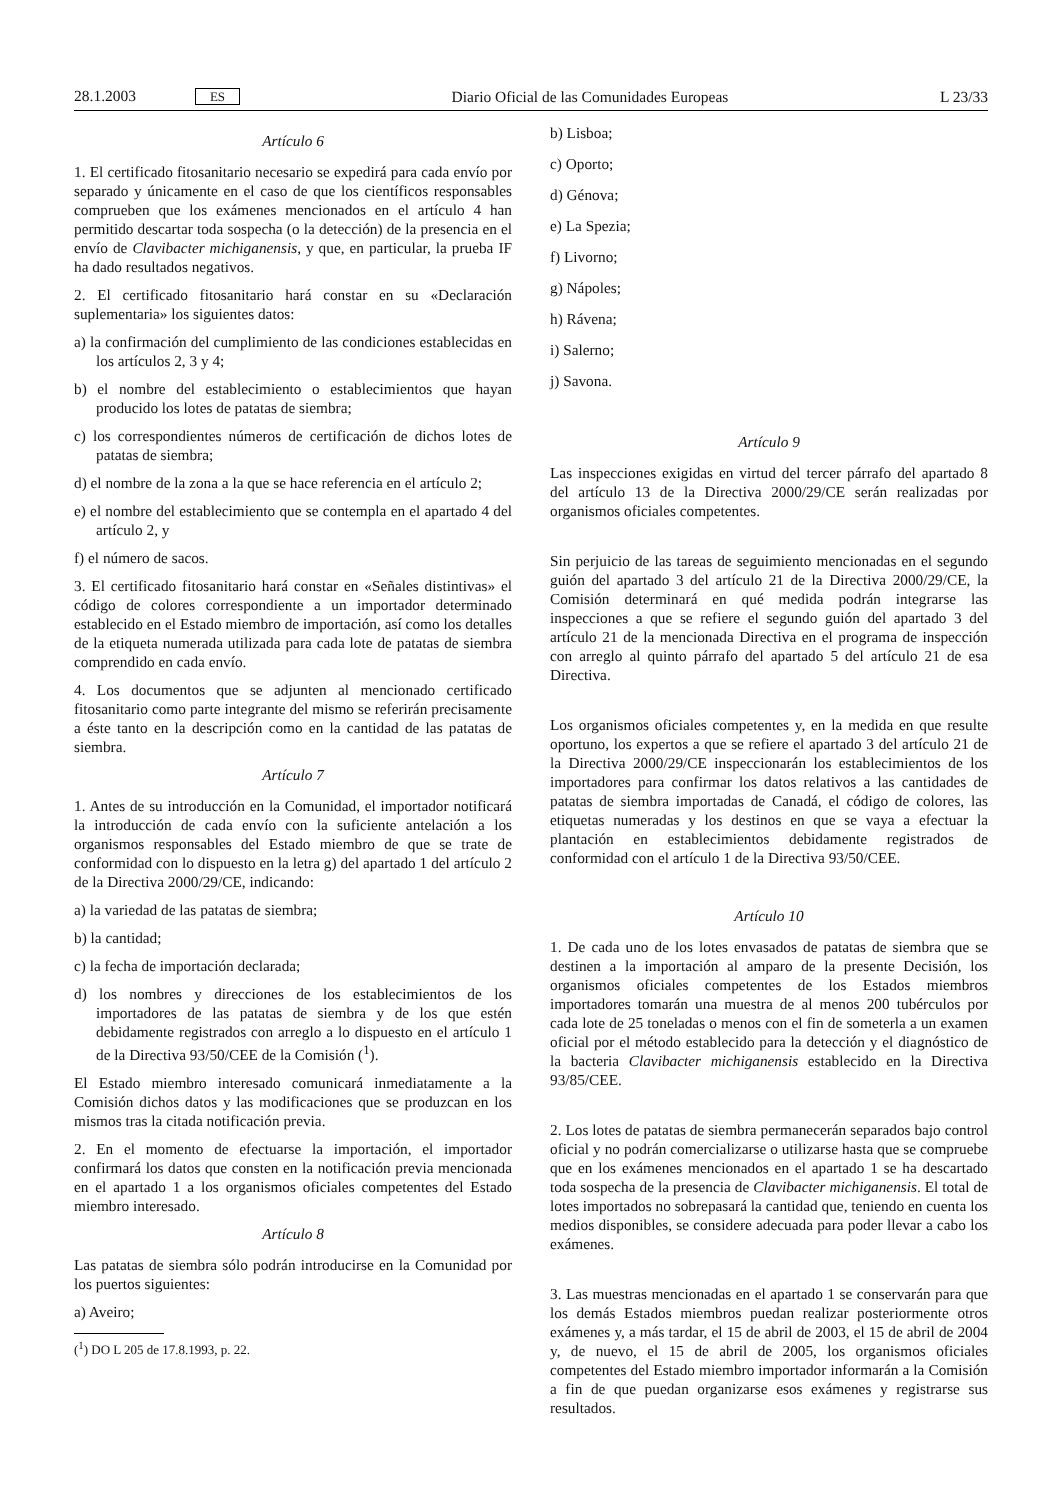28.1.2003 ES Diario Oficial de las Comunidades Europeas L 23/33
Artículo 6
1. El certificado fitosanitario necesario se expedirá para cada envío por separado y únicamente en el caso de que los científicos responsables comprueben que los exámenes mencionados en el artículo 4 han permitido descartar toda sospecha (o la detección) de la presencia en el envío de Clavibacter michiganensis, y que, en particular, la prueba IF ha dado resultados negativos.
2. El certificado fitosanitario hará constar en su «Declaración suplementaria» los siguientes datos:
a) la confirmación del cumplimiento de las condiciones establecidas en los artículos 2, 3 y 4;
b) el nombre del establecimiento o establecimientos que hayan producido los lotes de patatas de siembra;
c) los correspondientes números de certificación de dichos lotes de patatas de siembra;
d) el nombre de la zona a la que se hace referencia en el artículo 2;
e) el nombre del establecimiento que se contempla en el apartado 4 del artículo 2, y
f) el número de sacos.
3. El certificado fitosanitario hará constar en «Señales distintivas» el código de colores correspondiente a un importador determinado establecido en el Estado miembro de importación, así como los detalles de la etiqueta numerada utilizada para cada lote de patatas de siembra comprendido en cada envío.
4. Los documentos que se adjunten al mencionado certificado fitosanitario como parte integrante del mismo se referirán precisamente a éste tanto en la descripción como en la cantidad de las patatas de siembra.
Artículo 7
1. Antes de su introducción en la Comunidad, el importador notificará la introducción de cada envío con la suficiente antelación a los organismos responsables del Estado miembro de que se trate de conformidad con lo dispuesto en la letra g) del apartado 1 del artículo 2 de la Directiva 2000/29/CE, indicando:
a) la variedad de las patatas de siembra;
b) la cantidad;
c) la fecha de importación declarada;
d) los nombres y direcciones de los establecimientos de los importadores de las patatas de siembra y de los que estén debidamente registrados con arreglo a lo dispuesto en el artículo 1 de la Directiva 93/50/CEE de la Comisión (<sup>1</sup>).
El Estado miembro interesado comunicará inmediatamente a la Comisión dichos datos y las modificaciones que se produzcan en los mismos tras la citada notificación previa.
2. En el momento de efectuarse la importación, el importador confirmará los datos que consten en la notificación previa mencionada en el apartado 1 a los organismos oficiales competentes del Estado miembro interesado.
Artículo 8
Las patatas de siembra sólo podrán introducirse en la Comunidad por los puertos siguientes:
a) Aveiro;
(<sup>1</sup>) DO L 205 de 17.8.1993, p. 22.
b) Lisboa;
c) Oporto;
d) Génova;
e) La Spezia;
f) Livorno;
g) Nápoles;
h) Rávena;
i) Salerno;
j) Savona.
Artículo 9
Las inspecciones exigidas en virtud del tercer párrafo del apartado 8 del artículo 13 de la Directiva 2000/29/CE serán realizadas por organismos oficiales competentes.
Sin perjuicio de las tareas de seguimiento mencionadas en el segundo guión del apartado 3 del artículo 21 de la Directiva 2000/29/CE, la Comisión determinará en qué medida podrán integrarse las inspecciones a que se refiere el segundo guión del apartado 3 del artículo 21 de la mencionada Directiva en el programa de inspección con arreglo al quinto párrafo del apartado 5 del artículo 21 de esa Directiva.
Los organismos oficiales competentes y, en la medida en que resulte oportuno, los expertos a que se refiere el apartado 3 del artículo 21 de la Directiva 2000/29/CE inspeccionarán los establecimientos de los importadores para confirmar los datos relativos a las cantidades de patatas de siembra importadas de Canadá, el código de colores, las etiquetas numeradas y los destinos en que se vaya a efectuar la plantación en establecimientos debidamente registrados de conformidad con el artículo 1 de la Directiva 93/50/CEE.
Artículo 10
1. De cada uno de los lotes envasados de patatas de siembra que se destinen a la importación al amparo de la presente Decisión, los organismos oficiales competentes de los Estados miembros importadores tomarán una muestra de al menos 200 tubérculos por cada lote de 25 toneladas o menos con el fin de someterla a un examen oficial por el método establecido para la detección y el diagnóstico de la bacteria Clavibacter michiganensis establecido en la Directiva 93/85/CEE.
2. Los lotes de patatas de siembra permanecerán separados bajo control oficial y no podrán comercializarse o utilizarse hasta que se compruebe que en los exámenes mencionados en el apartado 1 se ha descartado toda sospecha de la presencia de Clavibacter michiganensis. El total de lotes importados no sobrepasará la cantidad que, teniendo en cuenta los medios disponibles, se considere adecuada para poder llevar a cabo los exámenes.
3. Las muestras mencionadas en el apartado 1 se conservarán para que los demás Estados miembros puedan realizar posteriormente otros exámenes y, a más tardar, el 15 de abril de 2003, el 15 de abril de 2004 y, de nuevo, el 15 de abril de 2005, los organismos oficiales competentes del Estado miembro importador informarán a la Comisión a fin de que puedan organizarse esos exámenes y registrarse sus resultados.